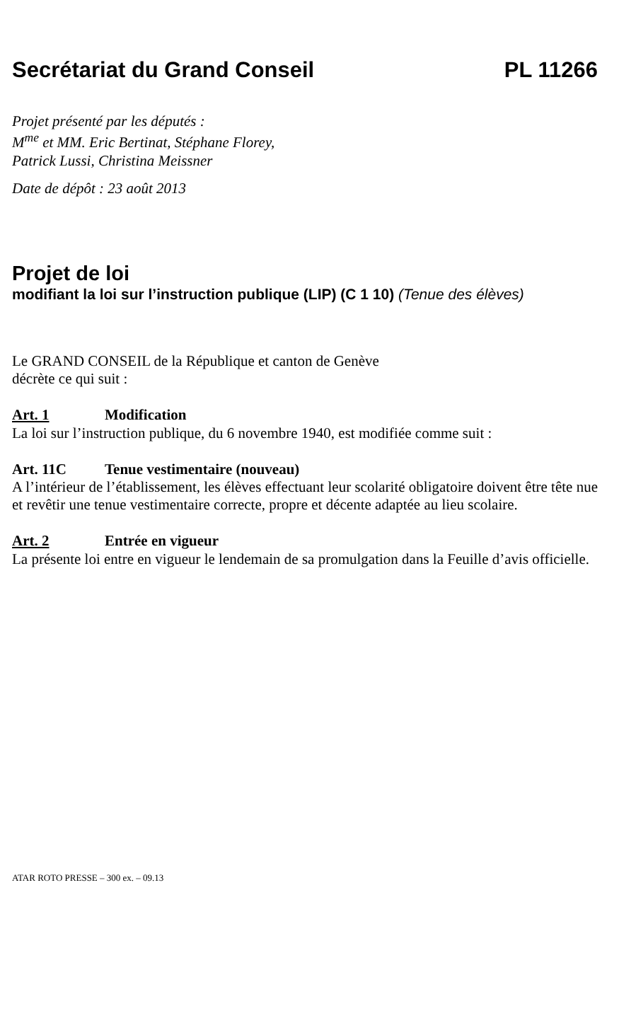Secrétariat du Grand Conseil PL 11266
Projet présenté par les députés :
M<sup>me</sup> et MM. Eric Bertinat, Stéphane Florey,
Patrick Lussi, Christina Meissner
Date de dépôt : 23 août 2013
Projet de loi
modifiant la loi sur l’instruction publique (LIP) (C 1 10) (Tenue des élèves)
Le GRAND CONSEIL de la République et canton de Genève
décrète ce qui suit :
Art. 1 Modification
La loi sur l’instruction publique, du 6 novembre 1940, est modifiée comme suit :
Art. 11C Tenue vestimentaire (nouveau)
A l’intérieur de l’établissement, les élèves effectuant leur scolarité obligatoire doivent être tête nue et revêtir une tenue vestimentaire correcte, propre et décente adaptée au lieu scolaire.
Art. 2 Entrée en vigueur
La présente loi entre en vigueur le lendemain de sa promulgation dans la Feuille d’avis officielle.
ATAR ROTO PRESSE – 300 ex. – 09.13